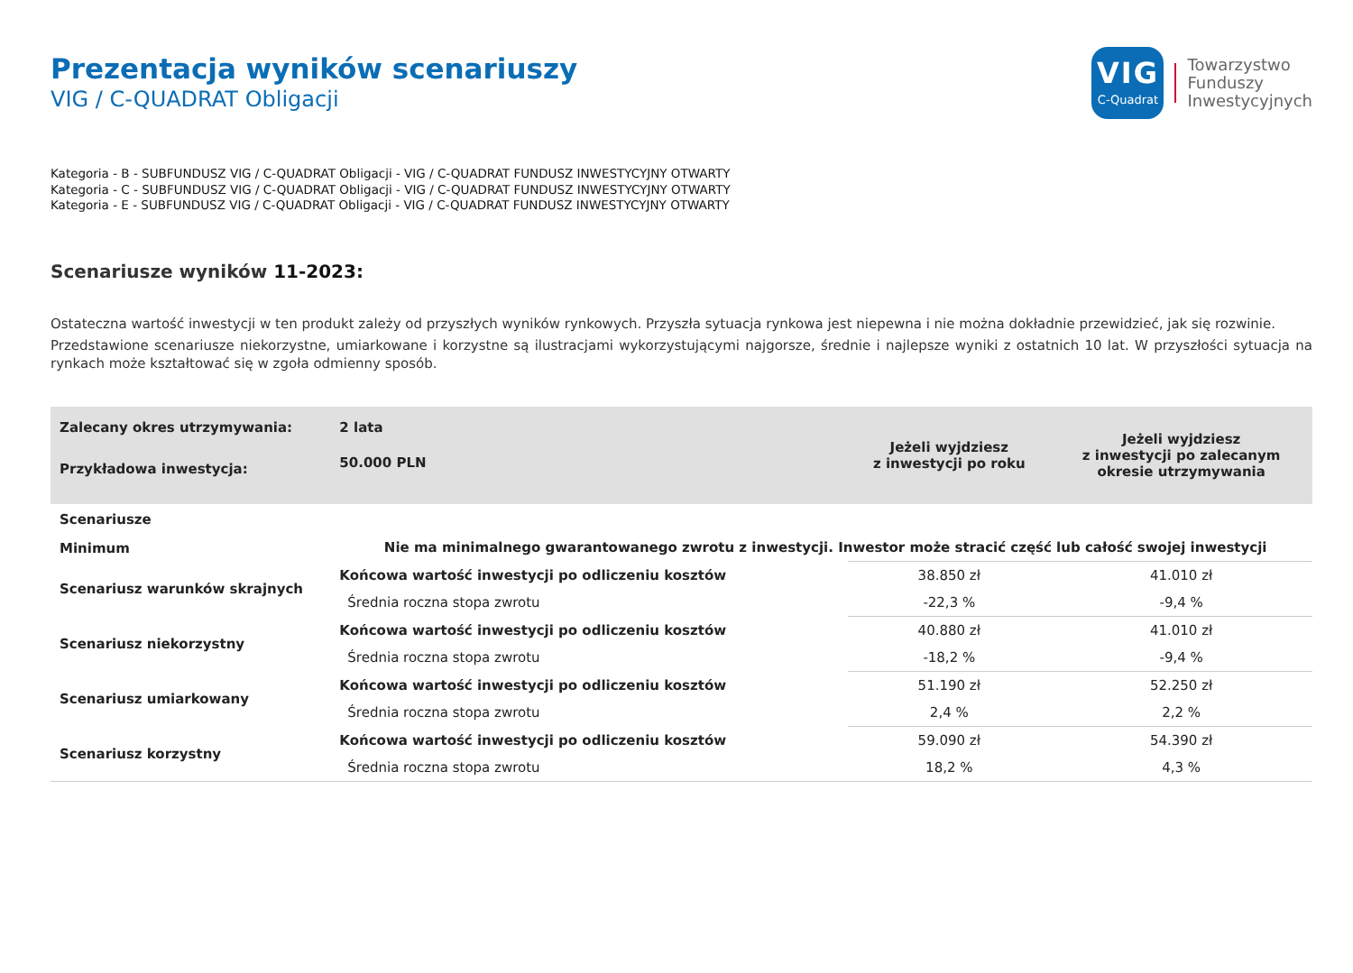Prezentacja wyników scenariuszy
VIG / C-QUADRAT Obligacji
VIG
C-Quadrat
Towarzystwo
Funduszy
Inwestycyjnych
Kategoria - B - SUBFUNDUSZ VIG / C-QUADRAT Obligacji - VIG / C-QUADRAT FUNDUSZ INWESTYCYJNY OTWARTY
Kategoria - C - SUBFUNDUSZ VIG / C-QUADRAT Obligacji - VIG / C-QUADRAT FUNDUSZ INWESTYCYJNY OTWARTY
Kategoria - E - SUBFUNDUSZ VIG / C-QUADRAT Obligacji - VIG / C-QUADRAT FUNDUSZ INWESTYCYJNY OTWARTY
Scenariusze wyników 11-2023:
Ostateczna wartość inwestycji w ten produkt zależy od przyszłych wyników rynkowych. Przyszła sytuacja rynkowa jest niepewna i nie można dokładnie przewidzieć, jak się rozwinie.
Przedstawione scenariusze niekorzystne, umiarkowane i korzystne są ilustracjami wykorzystującymi najgorsze, średnie i najlepsze wyniki z ostatnich 10 lat. W przyszłości sytuacja na rynkach może kształtować się w zgoła odmienny sposób.
| Zalecany okres utrzymywania: | 2 lata | Jeżeli wyjdziesz z inwestycji po roku | Jeżeli wyjdziesz z inwestycji po zalecanym okresie utrzymywania |
| --- | --- | --- | --- |
| Przykładowa inwestycja: | 50.000 PLN | | |
| Scenariusze | | | |
| Minimum | Nie ma minimalnego gwarantowanego zwrotu z inwestycji. Inwestor może stracić część lub całość swojej inwestycji | | |
| Scenariusz warunków skrajnych | Końcowa wartość inwestycji po odliczeniu kosztów | 38.850 zł | 41.010 zł |
| | Średnia roczna stopa zwrotu | -22,3 % | -9,4 % |
| Scenariusz niekorzystny | Końcowa wartość inwestycji po odliczeniu kosztów | 40.880 zł | 41.010 zł |
| | Średnia roczna stopa zwrotu | -18,2 % | -9,4 % |
| Scenariusz umiarkowany | Końcowa wartość inwestycji po odliczeniu kosztów | 51.190 zł | 52.250 zł |
| | Średnia roczna stopa zwrotu | 2,4 % | 2,2 % |
| Scenariusz korzystny | Końcowa wartość inwestycji po odliczeniu kosztów | 59.090 zł | 54.390 zł |
| | Średnia roczna stopa zwrotu | 18,2 % | 4,3 % |